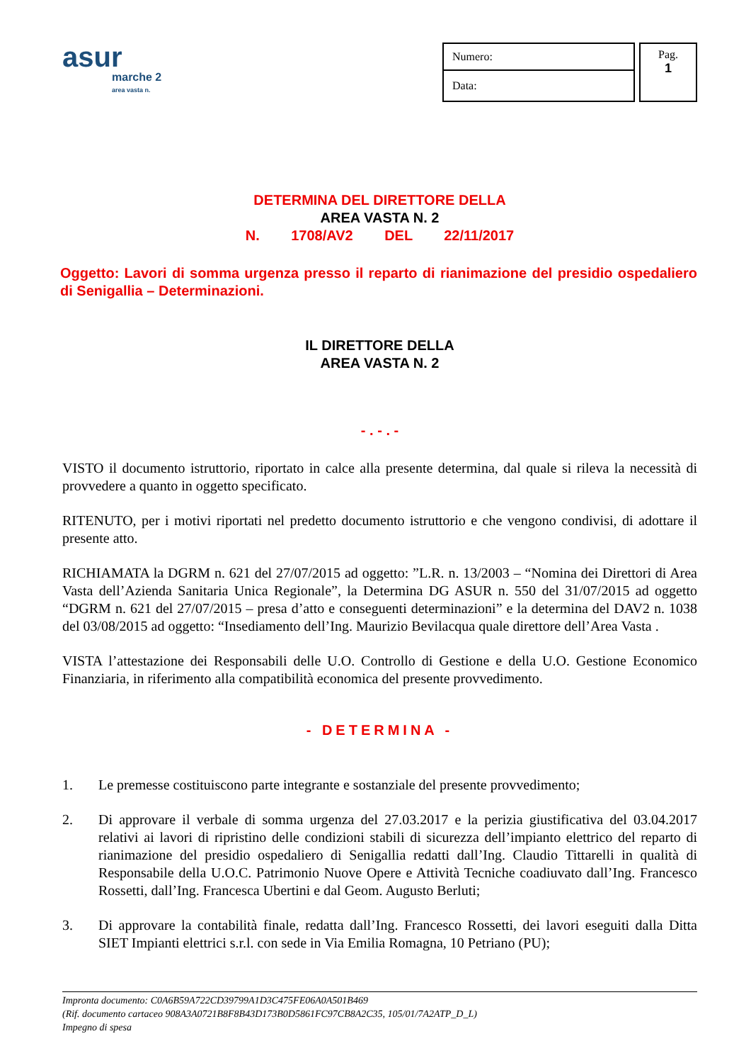asur
marche 2
area vasta n.
| Numero: |
| Data: |
Pag.
1
DETERMINA DEL DIRETTORE DELLA
AREA VASTA N. 2
N. 1708/AV2 DEL 22/11/2017
Oggetto: Lavori di somma urgenza presso il reparto di rianimazione del presidio ospedaliero di Senigallia – Determinazioni.
IL DIRETTORE DELLA
AREA VASTA N. 2
- . - . -
VISTO il documento istruttorio, riportato in calce alla presente determina, dal quale si rileva la necessità di provvedere a quanto in oggetto specificato.
RITENUTO, per i motivi riportati nel predetto documento istruttorio e che vengono condivisi, di adottare il presente atto.
RICHIAMATA la DGRM n. 621 del 27/07/2015 ad oggetto: ”L.R. n. 13/2003 – “Nomina dei Direttori di Area Vasta dell’Azienda Sanitaria Unica Regionale”, la Determina DG ASUR n. 550 del 31/07/2015 ad oggetto “DGRM n. 621 del 27/07/2015 – presa d’atto e conseguenti determinazioni” e la determina del DAV2 n. 1038 del 03/08/2015 ad oggetto: “Insediamento dell’Ing. Maurizio Bevilacqua quale direttore dell’Area Vasta .
VISTA l’attestazione dei Responsabili delle U.O. Controllo di Gestione e della U.O. Gestione Economico Finanziaria, in riferimento alla compatibilità economica del presente provvedimento.
- DETERMINA -
1. Le premesse costituiscono parte integrante e sostanziale del presente provvedimento;
2. Di approvare il verbale di somma urgenza del 27.03.2017 e la perizia giustificativa del 03.04.2017 relativi ai lavori di ripristino delle condizioni stabili di sicurezza dell’impianto elettrico del reparto di rianimazione del presidio ospedaliero di Senigallia redatti dall’Ing. Claudio Tittarelli in qualità di Responsabile della U.O.C. Patrimonio Nuove Opere e Attività Tecniche coadiuvato dall’Ing. Francesco Rossetti, dall’Ing. Francesca Ubertini e dal Geom. Augusto Berluti;
3. Di approvare la contabilità finale, redatta dall’Ing. Francesco Rossetti, dei lavori eseguiti dalla Ditta SIET Impianti elettrici s.r.l. con sede in Via Emilia Romagna, 10 Petriano (PU);
Impronta documento: C0A6B59A722CD39799A1D3C475FE06A0A501B469
(Rif. documento cartaceo 908A3A0721B8F8B43D173B0D5861FC97CB8A2C35, 105/01/7A2ATP_D_L)
Impegno di spesa